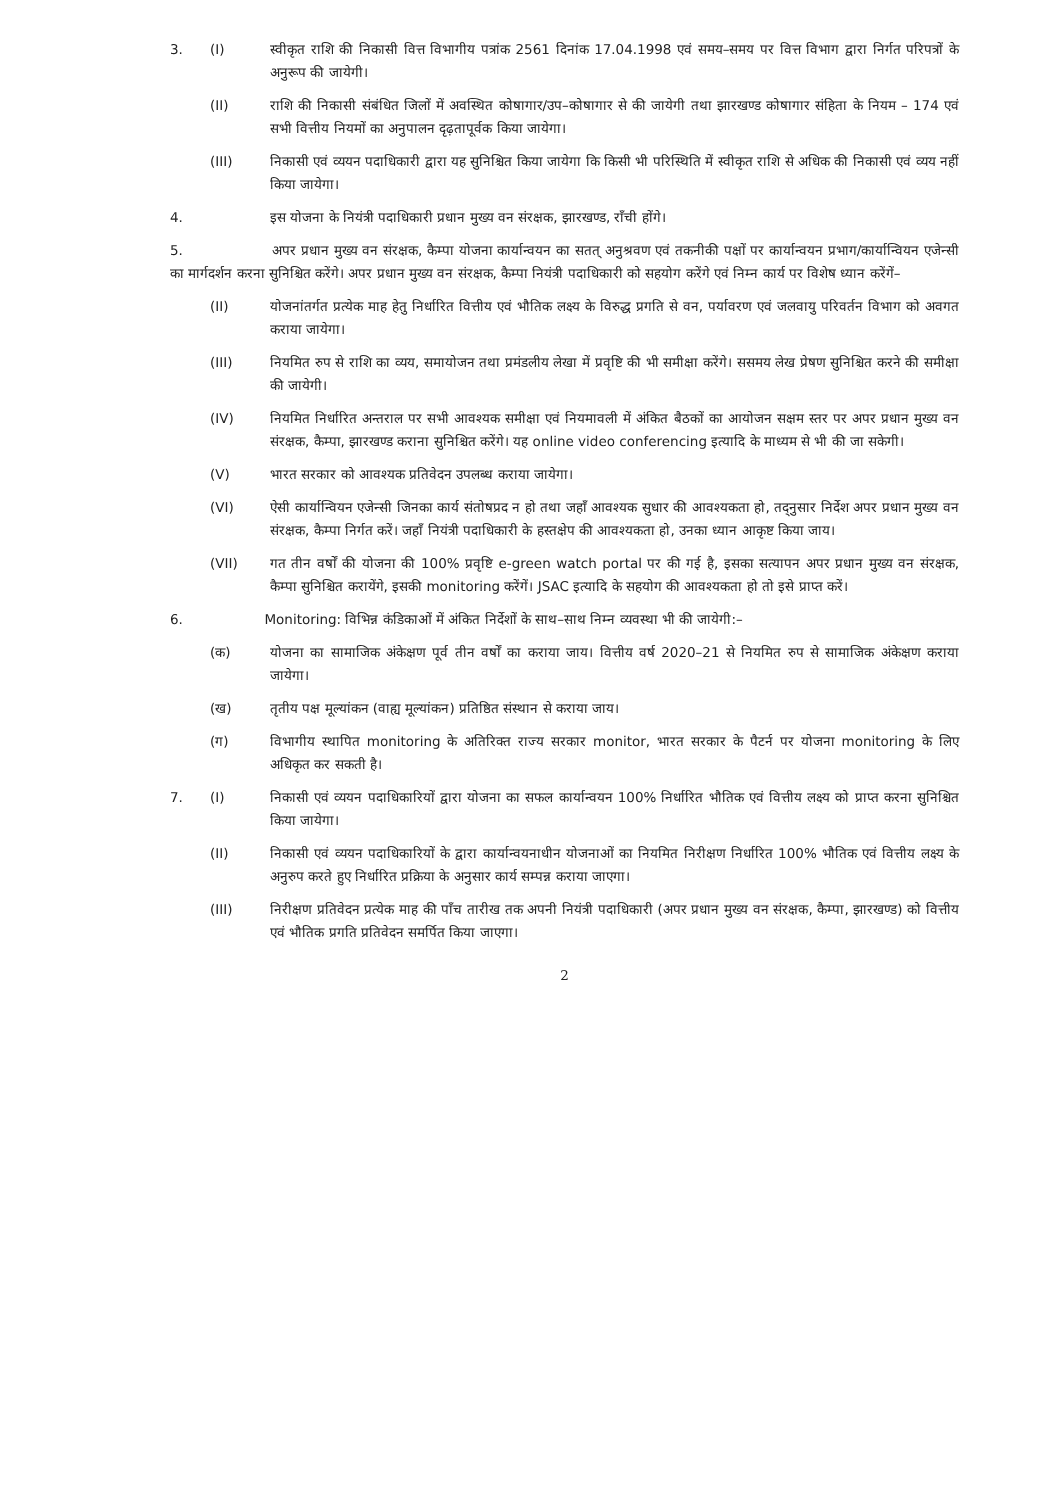3. (I) स्वीकृत राशि की निकासी वित्त विभागीय पत्रांक 2561 दिनांक 17.04.1998 एवं समय–समय पर वित्त विभाग द्वारा निर्गत परिपत्रों के अनुरूप की जायेगी।
(II) राशि की निकासी संबंधित जिलों में अवस्थित कोषागार/उप–कोषागार से की जायेगी तथा झारखण्ड कोषागार संहिता के नियम – 174 एवं सभी वित्तीय नियमों का अनुपालन दृढ़तापूर्वक किया जायेगा।
(III) निकासी एवं व्ययन पदाधिकारी द्वारा यह सुनिश्चित किया जायेगा कि किसी भी परिस्थिति में स्वीकृत राशि से अधिक की निकासी एवं व्यय नहीं किया जायेगा।
4. इस योजना के नियंत्री पदाधिकारी प्रधान मुख्य वन संरक्षक, झारखण्ड, राँची होंगे।
5. अपर प्रधान मुख्य वन संरक्षक, कैम्पा योजना कार्यान्वयन का सतत् अनुश्रवण एवं तकनीकी पक्षों पर कार्यान्वयन प्रभाग/कार्यान्वियन एजेन्सी का मार्गदर्शन करना सुनिश्चित करेंगे। अपर प्रधान मुख्य वन संरक्षक, कैम्पा नियंत्री पदाधिकारी को सहयोग करेंगे एवं निम्न कार्य पर विशेष ध्यान करेंगें–
(II) योजनांतर्गत प्रत्येक माह हेतु निर्धारित वित्तीय एवं भौतिक लक्ष्य के विरुद्ध प्रगति से वन, पर्यावरण एवं जलवायु परिवर्तन विभाग को अवगत कराया जायेगा।
(III) नियमित रुप से राशि का व्यय, समायोजन तथा प्रमंडलीय लेखा में प्रवृष्टि की भी समीक्षा करेंगे। ससमय लेख प्रेषण सुनिश्चित करने की समीक्षा की जायेगी।
(IV) नियमित निर्धारित अन्तराल पर सभी आवश्यक समीक्षा एवं नियमावली में अंकित बैठकों का आयोजन सक्षम स्तर पर अपर प्रधान मुख्य वन संरक्षक, कैम्पा, झारखण्ड कराना सुनिश्चित करेंगे। यह online video conferencing इत्यादि के माध्यम से भी की जा सकेगी।
(V) भारत सरकार को आवश्यक प्रतिवेदन उपलब्ध कराया जायेगा।
(VI) ऐसी कार्यान्वियन एजेन्सी जिनका कार्य संतोषप्रद न हो तथा जहाँ आवश्यक सुधार की आवश्यकता हो, तद्नुसार निर्देश अपर प्रधान मुख्य वन संरक्षक, कैम्पा निर्गत करें। जहाँ नियंत्री पदाधिकारी के हस्तक्षेप की आवश्यकता हो, उनका ध्यान आकृष्ट किया जाय।
(VII) गत तीन वर्षों की योजना की 100% प्रवृष्टि e-green watch portal पर की गई है, इसका सत्यापन अपर प्रधान मुख्य वन संरक्षक, कैम्पा सुनिश्चित करायेंगे, इसकी monitoring करेंगें। JSAC इत्यादि के सहयोग की आवश्यकता हो तो इसे प्राप्त करें।
6. Monitoring: विभिन्न कंडिकाओं में अंकित निर्देशों के साथ–साथ निम्न व्यवस्था भी की जायेगी:–
(क) योजना का सामाजिक अंकेक्षण पूर्व तीन वर्षों का कराया जाय। वित्तीय वर्ष 2020–21 से नियमित रुप से सामाजिक अंकेक्षण कराया जायेगा।
(ख) तृतीय पक्ष मूल्यांकन (वाह्य मूल्यांकन) प्रतिष्ठित संस्थान से कराया जाय।
(ग) विभागीय स्थापित monitoring के अतिरिक्त राज्य सरकार monitor, भारत सरकार के पैटर्न पर योजना monitoring के लिए अधिकृत कर सकती है।
7. (I) निकासी एवं व्ययन पदाधिकारियों द्वारा योजना का सफल कार्यान्वयन 100% निर्धारित भौतिक एवं वित्तीय लक्ष्य को प्राप्त करना सुनिश्चित किया जायेगा।
(II) निकासी एवं व्ययन पदाधिकारियों के द्वारा कार्यान्वयनाधीन योजनाओं का नियमित निरीक्षण निर्धारित 100% भौतिक एवं वित्तीय लक्ष्य के अनुरुप करते हुए निर्धारित प्रक्रिया के अनुसार कार्य सम्पन्न कराया जाएगा।
(III) निरीक्षण प्रतिवेदन प्रत्येक माह की पाँच तारीख तक अपनी नियंत्री पदाधिकारी (अपर प्रधान मुख्य वन संरक्षक, कैम्पा, झारखण्ड) को वित्तीय एवं भौतिक प्रगति प्रतिवेदन समर्पित किया जाएगा।
2